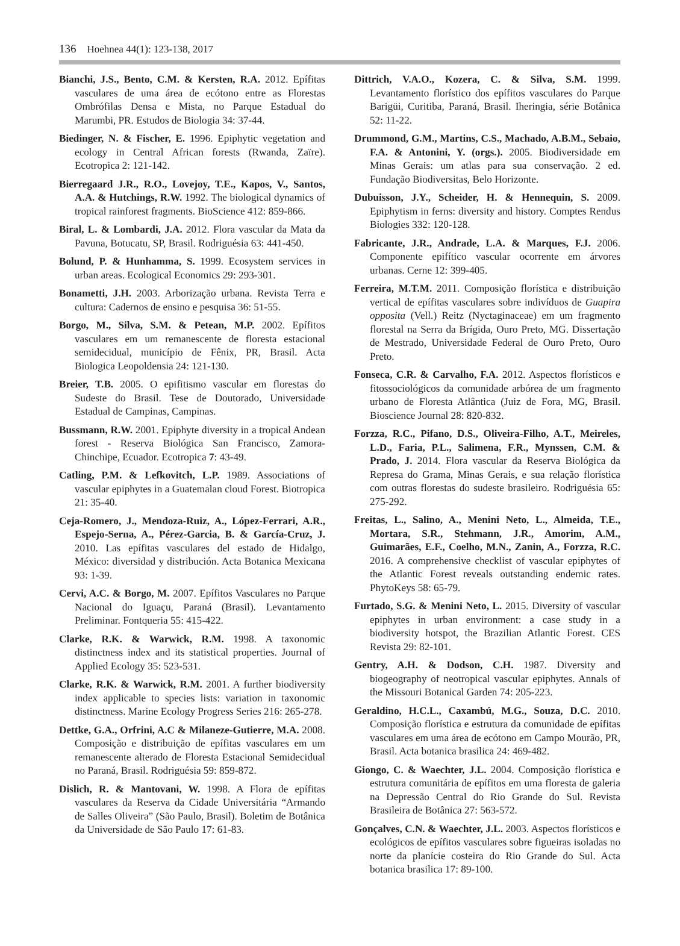136 Hoehnea 44(1): 123-138, 2017
Bianchi, J.S., Bento, C.M. & Kersten, R.A. 2012. Epífitas vasculares de uma área de ecótono entre as Florestas Ombrófilas Densa e Mista, no Parque Estadual do Marumbi, PR. Estudos de Biologia 34: 37-44.
Biedinger, N. & Fischer, E. 1996. Epiphytic vegetation and ecology in Central African forests (Rwanda, Zaïre). Ecotropica 2: 121-142.
Bierregaard J.R., R.O., Lovejoy, T.E., Kapos, V., Santos, A.A. & Hutchings, R.W. 1992. The biological dynamics of tropical rainforest fragments. BioScience 412: 859-866.
Biral, L. & Lombardi, J.A. 2012. Flora vascular da Mata da Pavuna, Botucatu, SP, Brasil. Rodriguésia 63: 441-450.
Bolund, P. & Hunhamma, S. 1999. Ecosystem services in urban areas. Ecological Economics 29: 293-301.
Bonametti, J.H. 2003. Arborização urbana. Revista Terra e cultura: Cadernos de ensino e pesquisa 36: 51-55.
Borgo, M., Silva, S.M. & Petean, M.P. 2002. Epífitos vasculares em um remanescente de floresta estacional semidecidual, município de Fênix, PR, Brasil. Acta Biologica Leopoldensia 24: 121-130.
Breier, T.B. 2005. O epifitismo vascular em florestas do Sudeste do Brasil. Tese de Doutorado, Universidade Estadual de Campinas, Campinas.
Bussmann, R.W. 2001. Epiphyte diversity in a tropical Andean forest - Reserva Biológica San Francisco, Zamora-Chinchipe, Ecuador. Ecotropica 7: 43-49.
Catling, P.M. & Lefkovitch, L.P. 1989. Associations of vascular epiphytes in a Guatemalan cloud Forest. Biotropica 21: 35-40.
Ceja-Romero, J., Mendoza-Ruiz, A., López-Ferrari, A.R., Espejo-Serna, A., Pérez-Garcia, B. & García-Cruz, J. 2010. Las epífitas vasculares del estado de Hidalgo, México: diversidad y distribución. Acta Botanica Mexicana 93: 1-39.
Cervi, A.C. & Borgo, M. 2007. Epífitos Vasculares no Parque Nacional do Iguaçu, Paraná (Brasil). Levantamento Preliminar. Fontqueria 55: 415-422.
Clarke, R.K. & Warwick, R.M. 1998. A taxonomic distinctness index and its statistical properties. Journal of Applied Ecology 35: 523-531.
Clarke, R.K. & Warwick, R.M. 2001. A further biodiversity index applicable to species lists: variation in taxonomic distinctness. Marine Ecology Progress Series 216: 265-278.
Dettke, G.A., Orfrini, A.C & Milaneze-Gutierre, M.A. 2008. Composição e distribuição de epífitas vasculares em um remanescente alterado de Floresta Estacional Semidecidual no Paraná, Brasil. Rodriguésia 59: 859-872.
Dislich, R. & Mantovani, W. 1998. A Flora de epífitas vasculares da Reserva da Cidade Universitária “Armando de Salles Oliveira” (São Paulo, Brasil). Boletim de Botânica da Universidade de São Paulo 17: 61-83.
Dittrich, V.A.O., Kozera, C. & Silva, S.M. 1999. Levantamento florístico dos epífitos vasculares do Parque Barigüi, Curitiba, Paraná, Brasil. Iheringia, série Botânica 52: 11-22.
Drummond, G.M., Martins, C.S., Machado, A.B.M., Sebaio, F.A. & Antonini, Y. (orgs.). 2005. Biodiversidade em Minas Gerais: um atlas para sua conservação. 2 ed. Fundação Biodiversitas, Belo Horizonte.
Dubuisson, J.Y., Scheider, H. & Hennequin, S. 2009. Epiphytism in ferns: diversity and history. Comptes Rendus Biologies 332: 120-128.
Fabricante, J.R., Andrade, L.A. & Marques, F.J. 2006. Componente epifítico vascular ocorrente em árvores urbanas. Cerne 12: 399-405.
Ferreira, M.T.M. 2011. Composição florística e distribuição vertical de epífitas vasculares sobre indivíduos de Guapira opposita (Vell.) Reitz (Nyctaginaceae) em um fragmento florestal na Serra da Brígida, Ouro Preto, MG. Dissertação de Mestrado, Universidade Federal de Ouro Preto, Ouro Preto.
Fonseca, C.R. & Carvalho, F.A. 2012. Aspectos florísticos e fitossociológicos da comunidade arbórea de um fragmento urbano de Floresta Atlântica (Juiz de Fora, MG, Brasil. Bioscience Journal 28: 820-832.
Forzza, R.C., Pifano, D.S., Oliveira-Filho, A.T., Meireles, L.D., Faria, P.L., Salimena, F.R., Mynssen, C.M. & Prado, J. 2014. Flora vascular da Reserva Biológica da Represa do Grama, Minas Gerais, e sua relação florística com outras florestas do sudeste brasileiro. Rodriguésia 65: 275-292.
Freitas, L., Salino, A., Menini Neto, L., Almeida, T.E., Mortara, S.R., Stehmann, J.R., Amorim, A.M., Guimarães, E.F., Coelho, M.N., Zanin, A., Forzza, R.C. 2016. A comprehensive checklist of vascular epiphytes of the Atlantic Forest reveals outstanding endemic rates. PhytoKeys 58: 65-79.
Furtado, S.G. & Menini Neto, L. 2015. Diversity of vascular epiphytes in urban environment: a case study in a biodiversity hotspot, the Brazilian Atlantic Forest. CES Revista 29: 82-101.
Gentry, A.H. & Dodson, C.H. 1987. Diversity and biogeography of neotropical vascular epiphytes. Annals of the Missouri Botanical Garden 74: 205-223.
Geraldino, H.C.L., Caxambú, M.G., Souza, D.C. 2010. Composição florística e estrutura da comunidade de epífitas vasculares em uma área de ecótono em Campo Mourão, PR, Brasil. Acta botanica brasilica 24: 469-482.
Giongo, C. & Waechter, J.L. 2004. Composição florística e estrutura comunitária de epífitos em uma floresta de galeria na Depressão Central do Rio Grande do Sul. Revista Brasileira de Botânica 27: 563-572.
Gonçalves, C.N. & Waechter, J.L. 2003. Aspectos florísticos e ecológicos de epífitos vasculares sobre figueiras isoladas no norte da planície costeira do Rio Grande do Sul. Acta botanica brasilica 17: 89-100.